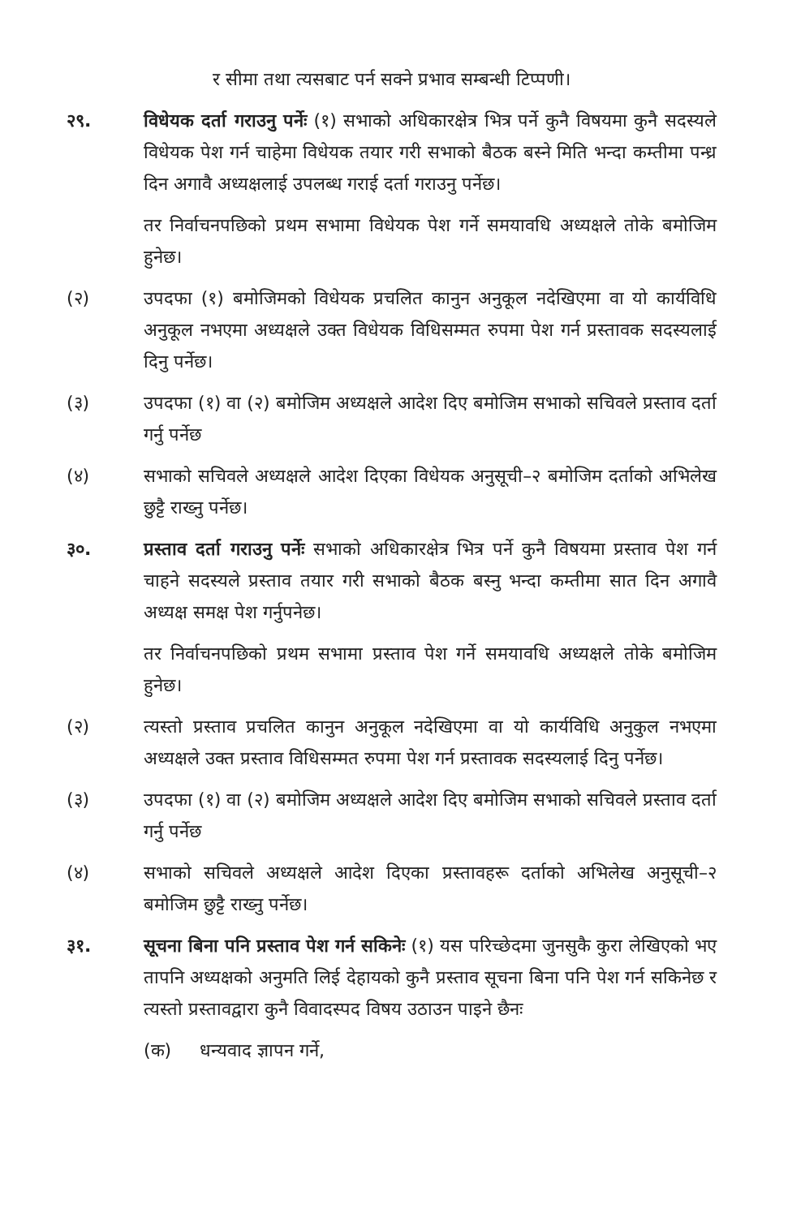र सीमा तथा त्यसबाट पर्न सक्ने प्रभाव सम्बन्धी टिप्पणी।
२९. विधेयक दर्ता गराउनु पर्नेः (१) सभाको अधिकारक्षेत्र भित्र पर्ने कुनै विषयमा कुनै सदस्यले विधेयक पेश गर्न चाहेमा विधेयक तयार गरी सभाको बैठक बस्ने मिति भन्दा कम्तीमा पन्ध्र दिन अगावै अध्यक्षलाई उपलब्ध गराई दर्ता गराउनु पर्नेछ।
तर निर्वाचनपछिको प्रथम सभामा विधेयक पेश गर्ने समयावधि अध्यक्षले तोके बमोजिम हुनेछ।
(२) उपदफा (१) बमोजिमको विधेयक प्रचलित कानुन अनुकूल नदेखिएमा वा यो कार्यविधि अनुकूल नभएमा अध्यक्षले उक्त विधेयक विधिसम्मत रुपमा पेश गर्न प्रस्तावक सदस्यलाई दिनु पर्नेछ।
(३) उपदफा (१) वा (२) बमोजिम अध्यक्षले आदेश दिए बमोजिम सभाको सचिवले प्रस्ताव दर्ता गर्नु पर्नेछ
(४) सभाको सचिवले अध्यक्षले आदेश दिएका विधेयक अनुसूची–२ बमोजिम दर्ताको अभिलेख छुट्टै राख्नु पर्नेछ।
३०. प्रस्ताव दर्ता गराउनु पर्नेः सभाको अधिकारक्षेत्र भित्र पर्ने कुनै विषयमा प्रस्ताव पेश गर्न चाहने सदस्यले प्रस्ताव तयार गरी सभाको बैठक बस्नु भन्दा कम्तीमा सात दिन अगावै अध्यक्ष समक्ष पेश गर्नुपनेछ।
तर निर्वाचनपछिको प्रथम सभामा प्रस्ताव पेश गर्ने समयावधि अध्यक्षले तोके बमोजिम हुनेछ।
(२) त्यस्तो प्रस्ताव प्रचलित कानुन अनुकूल नदेखिएमा वा यो कार्यविधि अनुकुल नभएमा अध्यक्षले उक्त प्रस्ताव विधिसम्मत रुपमा पेश गर्न प्रस्तावक सदस्यलाई दिनु पर्नेछ।
(३) उपदफा (१) वा (२) बमोजिम अध्यक्षले आदेश दिए बमोजिम सभाको सचिवले प्रस्ताव दर्ता गर्नु पर्नेछ
(४) सभाको सचिवले अध्यक्षले आदेश दिएका प्रस्तावहरू दर्ताको अभिलेख अनुसूची–२ बमोजिम छुट्टै राख्नु पर्नेछ।
३१. सूचना बिना पनि प्रस्ताव पेश गर्न सकिनेः (१) यस परिच्छेदमा जुनसुकै कुरा लेखिएको भए तापनि अध्यक्षको अनुमति लिई देहायको कुनै प्रस्ताव सूचना बिना पनि पेश गर्न सकिनेछ र त्यस्तो प्रस्तावद्वारा कुनै विवादस्पद विषय उठाउन पाइने छैनः
(क) धन्यवाद ज्ञापन गर्ने,